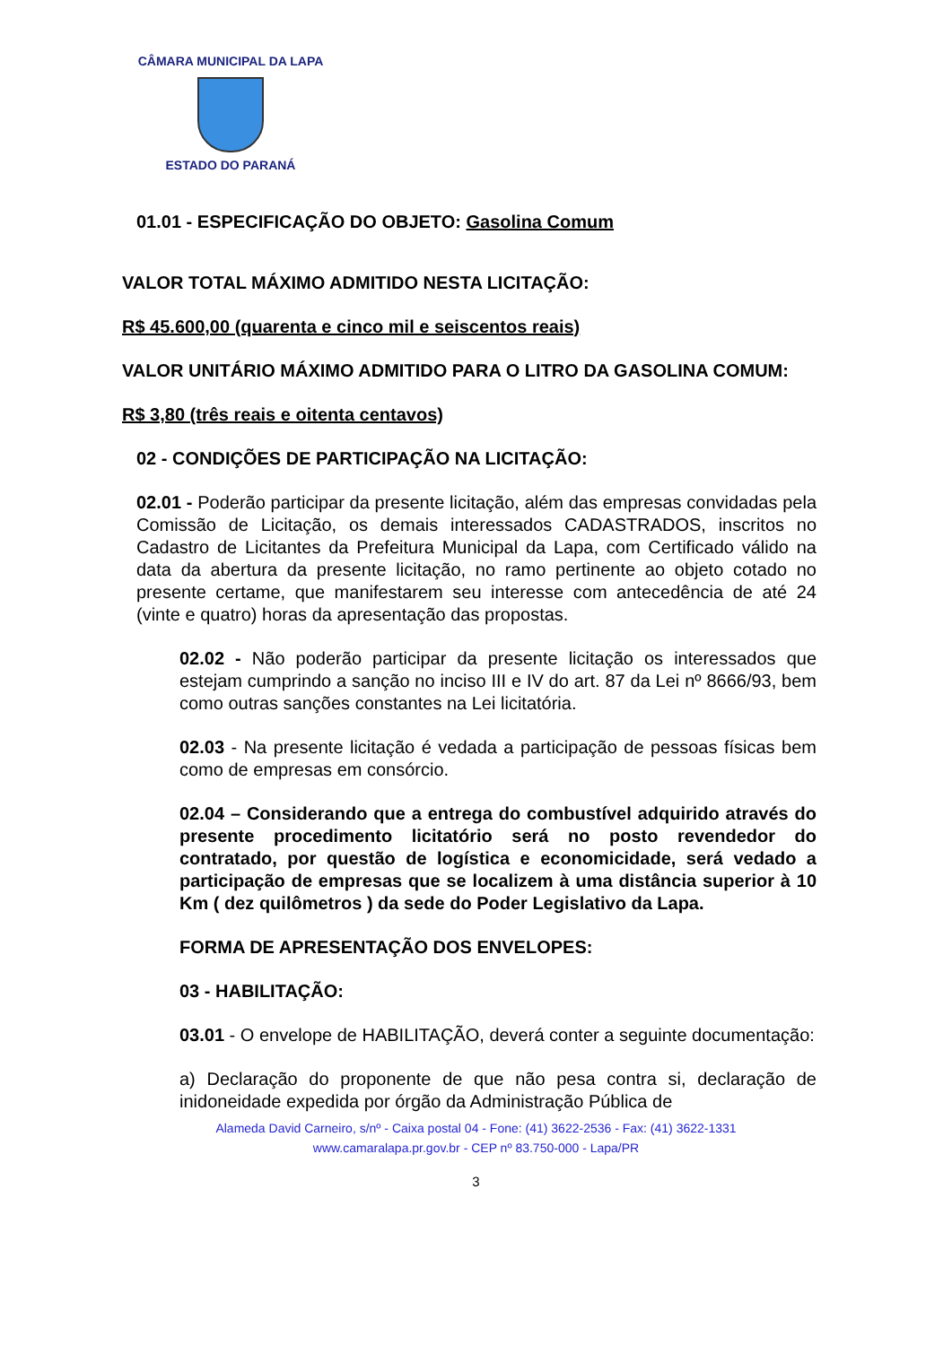CÂMARA MUNICIPAL DA LAPA
ESTADO DO PARANÁ
01.01 - ESPECIFICAÇÃO DO OBJETO: Gasolina Comum
VALOR TOTAL MÁXIMO ADMITIDO NESTA LICITAÇÃO:
R$ 45.600,00 (quarenta e cinco mil e seiscentos reais)
VALOR UNITÁRIO MÁXIMO ADMITIDO PARA O LITRO DA GASOLINA COMUM:
R$ 3,80 (três reais e oitenta centavos)
02 - CONDIÇÕES DE PARTICIPAÇÃO NA LICITAÇÃO:
02.01 - Poderão participar da presente licitação, além das empresas convidadas pela Comissão de Licitação, os demais interessados CADASTRADOS, inscritos no Cadastro de Licitantes da Prefeitura Municipal da Lapa, com Certificado válido na data da abertura da presente licitação, no ramo pertinente ao objeto cotado no presente certame, que manifestarem seu interesse com antecedência de até 24 (vinte e quatro) horas da apresentação das propostas.
02.02 - Não poderão participar da presente licitação os interessados que estejam cumprindo a sanção no inciso III e IV do art. 87 da Lei nº 8666/93, bem como outras sanções constantes na Lei licitatória.
02.03 - Na presente licitação é vedada a participação de pessoas físicas bem como de empresas em consórcio.
02.04 – Considerando que a entrega do combustível adquirido através do presente procedimento licitatório será no posto revendedor do contratado, por questão de logística e economicidade, será vedado a participação de empresas que se localizem à uma distância superior à 10 Km ( dez quilômetros ) da sede do Poder Legislativo da Lapa.
FORMA DE APRESENTAÇÃO DOS ENVELOPES:
03 - HABILITAÇÃO:
03.01 - O envelope de HABILITAÇÃO, deverá conter a seguinte documentação:
a) Declaração do proponente de que não pesa contra si, declaração de inidoneidade expedida por órgão da Administração Pública de
Alameda David Carneiro, s/nº - Caixa postal 04 - Fone: (41) 3622-2536 - Fax: (41) 3622-1331
www.camaralapa.pr.gov.br - CEP nº 83.750-000 - Lapa/PR
3